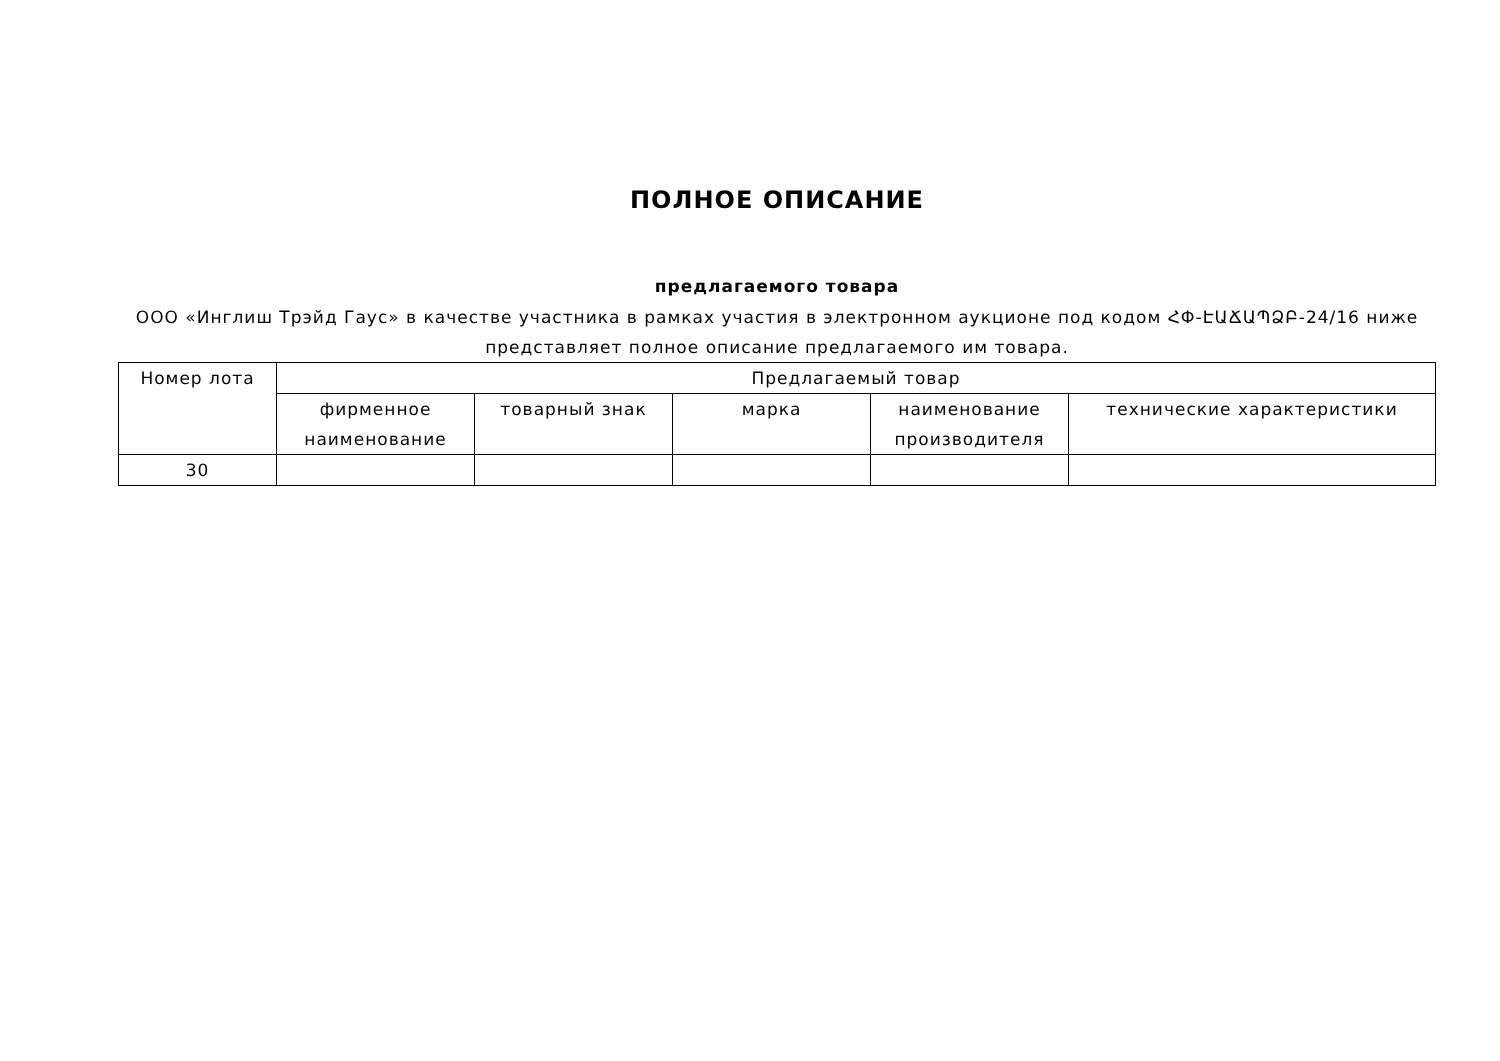ПОЛНОЕ ОПИСАНИЕ
предлагаемого товара
ООО «Инглиш Трэйд Гаус» в качестве участника в рамках участия в электронном аукционе под кодом ՀՓ-ԷԱՃԱՊՁԲ-24/16 ниже представляет полное описание предлагаемого им товара.
| Номер лота | Предлагаемый товар | | | | |
| --- | --- | --- | --- | --- | --- |
| | фирменное наименование | товарный знак | марка | наименование производителя | технические характеристики |
| 30 | | | | | |